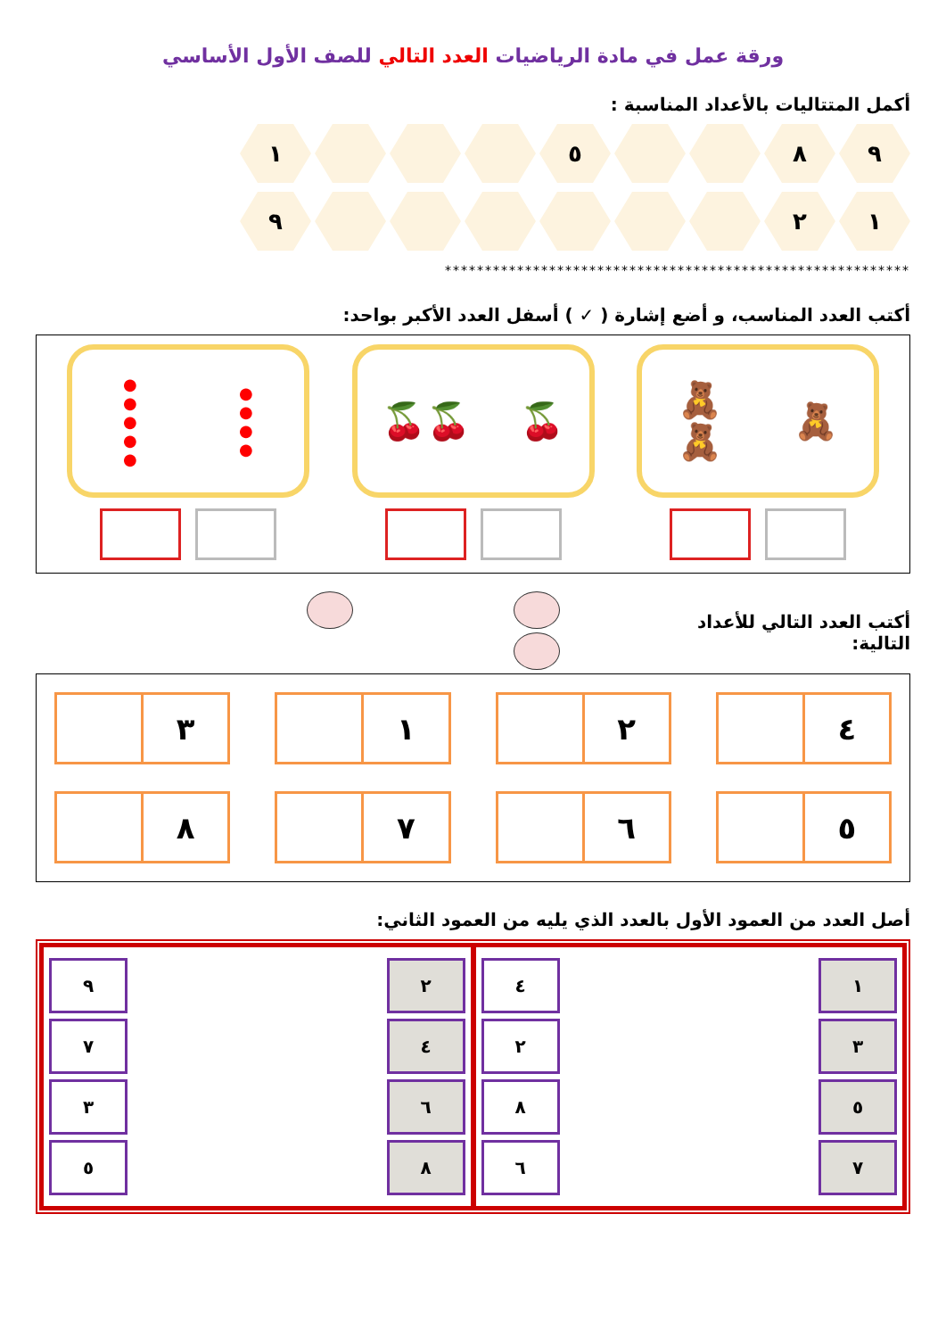ورقة عمل في مادة الرياضيات العدد التالي للصف الأول الأساسي
أكمل المتتاليات بالأعداد المناسبة :
٩ ٨ ٥ ١
١ ٢ ٩
**********************************************************
أكتب العدد المناسب، و أضع إشارة ( ✓ ) أسفل العدد الأكبر بواحد:
🧸 🧸
🧸
🍒 🍒🍒
●
●
●
● ●
●
●
●
●
أكتب العدد التالي للأعداد التالية:
٤
٢
١
٣
٥
٦
٧
٨
أصل العدد من العمود الأول بالعدد الذي يليه من العمود الثاني:
| ١ | | ٤ |
| ٣ | | ٢ |
| ٥ | | ٨ |
| ٧ | | ٦ |
| ٢ | | ٩ |
| ٤ | | ٧ |
| ٦ | | ٣ |
| ٨ | | ٥ |